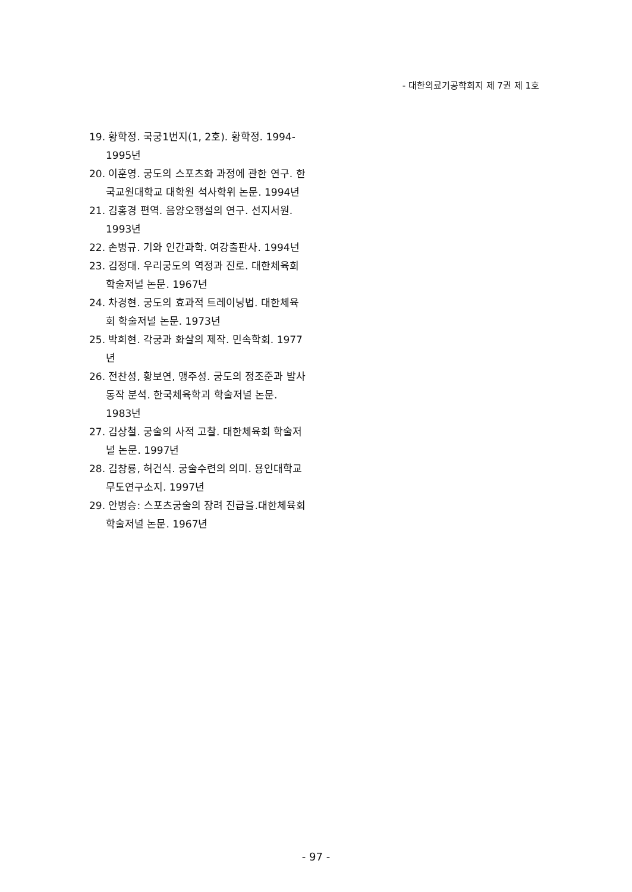- 대한의료기공학회지 제 7권 제 1호
19. 황학정. 국궁1번지(1, 2호). 황학정. 1994-1995년
20. 이훈영. 궁도의 스포츠화 과정에 관한 연구. 한국교원대학교 대학원 석사학위 논문. 1994년
21. 김홍경 편역. 음양오행설의 연구. 선지서원. 1993년
22. 손병규. 기와 인간과학. 여강출판사. 1994년
23. 김정대. 우리궁도의 역정과 진로. 대한체육회 학술저널 논문. 1967년
24. 차경현. 궁도의 효과적 트레이닝법. 대한체육회 학술저널 논문. 1973년
25. 박희현. 각궁과 화살의 제작. 민속학회. 1977년
26. 전찬성, 황보연, 맹주성. 궁도의 정조준과 발사동작 분석. 한국체육학괴 학술저널 논문. 1983년
27. 김상철. 궁술의 사적 고찰. 대한체육회 학술저널 논문. 1997년
28. 김창룡, 허건식. 궁술수련의 의미. 용인대학교 무도연구소지. 1997년
29. 안병승: 스포츠궁술의 장려 진급을.대한체육회 학술저널 논문. 1967년
- 97 -